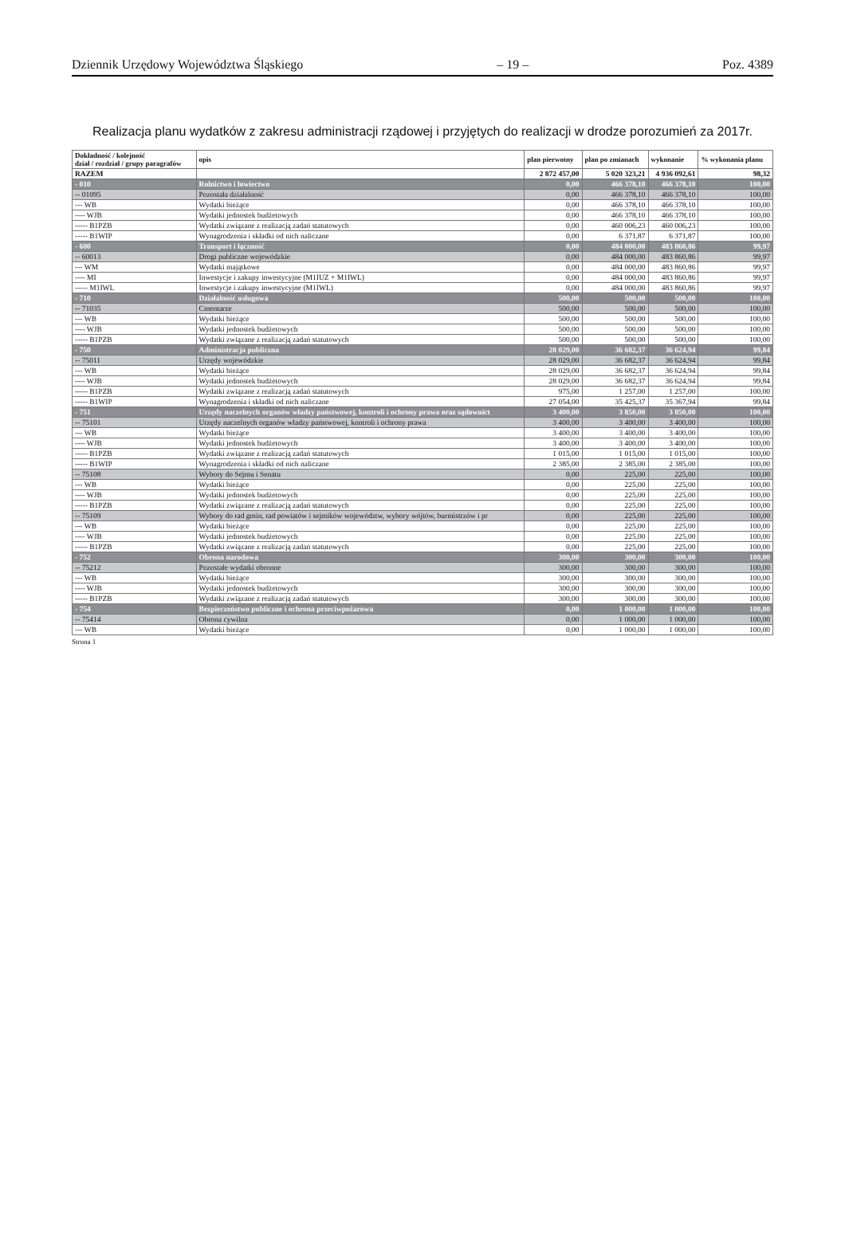Dziennik Urzędowy Województwa Śląskiego – 19 – Poz. 4389
Realizacja planu wydatków z zakresu administracji rządowej i przyjętych do realizacji w drodze porozumień za 2017r.
| Dokładność / kolejność dział / rozdział / grupy paragrafów | opis | plan pierwotny | plan po zmianach | wykonanie | % wykonania planu |
| --- | --- | --- | --- | --- | --- |
| RAZEM | | 2 872 457,00 | 5 020 323,21 | 4 936 092,61 | 98,32 |
| - 010 | Rolnictwo i łowiectwo | 0,00 | 466 378,10 | 466 378,10 | 100,00 |
| -- 01095 | Pozostała działalność | 0,00 | 466 378,10 | 466 378,10 | 100,00 |
| --- WB | Wydatki bieżące | 0,00 | 466 378,10 | 466 378,10 | 100,00 |
| ---- WJB | Wydatki jednostek budżetowych | 0,00 | 466 378,10 | 466 378,10 | 100,00 |
| ----- B1PZB | Wydatki związane z realizacją zadań statutowych | 0,00 | 460 006,23 | 460 006,23 | 100,00 |
| ----- B1WIP | Wynagrodzenia i składki od nich naliczane | 0,00 | 6 371,87 | 6 371,87 | 100,00 |
| - 600 | Transport i łączność | 0,00 | 484 000,00 | 483 860,86 | 99,97 |
| -- 60013 | Drogi publiczne wojewódzkie | 0,00 | 484 000,00 | 483 860,86 | 99,97 |
| --- WM | Wydatki majątkowe | 0,00 | 484 000,00 | 483 860,86 | 99,97 |
| ---- MI | Inwestycje i zakupy inwestycyjne (M1IUZ + M1IWL) | 0,00 | 484 000,00 | 483 860,86 | 99,97 |
| ----- M1IWL | Inwestycje i zakupy inwestycyjne (M1IWL) | 0,00 | 484 000,00 | 483 860,86 | 99,97 |
| - 710 | Działalność usługowa | 500,00 | 500,00 | 500,00 | 100,00 |
| -- 71035 | Cmentarze | 500,00 | 500,00 | 500,00 | 100,00 |
| --- WB | Wydatki bieżące | 500,00 | 500,00 | 500,00 | 100,00 |
| ---- WJB | Wydatki jednostek budżetowych | 500,00 | 500,00 | 500,00 | 100,00 |
| ----- B1PZB | Wydatki związane z realizacją zadań statutowych | 500,00 | 500,00 | 500,00 | 100,00 |
| - 750 | Administracja publiczna | 28 029,00 | 36 682,37 | 36 624,94 | 99,84 |
| -- 75011 | Urzędy wojewódzkie | 28 029,00 | 36 682,37 | 36 624,94 | 99,84 |
| --- WB | Wydatki bieżące | 28 029,00 | 36 682,37 | 36 624,94 | 99,84 |
| ---- WJB | Wydatki jednostek budżetowych | 28 029,00 | 36 682,37 | 36 624,94 | 99,84 |
| ----- B1PZB | Wydatki związane z realizacją zadań statutowych | 975,00 | 1 257,00 | 1 257,00 | 100,00 |
| ----- B1WIP | Wynagrodzenia i składki od nich naliczane | 27 054,00 | 35 425,37 | 35 367,94 | 99,84 |
| - 751 | Urzędy naczelnych organów władzy państwowej, kontroli i ochrony prawa oraz sądownict | 3 400,00 | 3 850,00 | 3 850,00 | 100,00 |
| -- 75101 | Urzędy naczelnych organów władzy państwowej, kontroli i ochrony prawa | 3 400,00 | 3 400,00 | 3 400,00 | 100,00 |
| --- WB | Wydatki bieżące | 3 400,00 | 3 400,00 | 3 400,00 | 100,00 |
| ---- WJB | Wydatki jednostek budżetowych | 3 400,00 | 3 400,00 | 3 400,00 | 100,00 |
| ----- B1PZB | Wydatki związane z realizacją zadań statutowych | 1 015,00 | 1 015,00 | 1 015,00 | 100,00 |
| ----- B1WIP | Wynagrodzenia i składki od nich naliczane | 2 385,00 | 2 385,00 | 2 385,00 | 100,00 |
| -- 75108 | Wybory do Sejmu i Senatu | 0,00 | 225,00 | 225,00 | 100,00 |
| --- WB | Wydatki bieżące | 0,00 | 225,00 | 225,00 | 100,00 |
| ---- WJB | Wydatki jednostek budżetowych | 0,00 | 225,00 | 225,00 | 100,00 |
| ----- B1PZB | Wydatki związane z realizacją zadań statutowych | 0,00 | 225,00 | 225,00 | 100,00 |
| -- 75109 | Wybory do rad gmin, rad powiatów i sejmików województw, wybory wójtów, burmistrzów i pr | 0,00 | 225,00 | 225,00 | 100,00 |
| --- WB | Wydatki bieżące | 0,00 | 225,00 | 225,00 | 100,00 |
| ---- WJB | Wydatki jednostek budżetowych | 0,00 | 225,00 | 225,00 | 100,00 |
| ----- B1PZB | Wydatki związane z realizacją zadań statutowych | 0,00 | 225,00 | 225,00 | 100,00 |
| - 752 | Obrona narodowa | 300,00 | 300,00 | 300,00 | 100,00 |
| -- 75212 | Pozostałe wydatki obronne | 300,00 | 300,00 | 300,00 | 100,00 |
| --- WB | Wydatki bieżące | 300,00 | 300,00 | 300,00 | 100,00 |
| ---- WJB | Wydatki jednostek budżetowych | 300,00 | 300,00 | 300,00 | 100,00 |
| ----- B1PZB | Wydatki związane z realizacją zadań statutowych | 300,00 | 300,00 | 300,00 | 100,00 |
| - 754 | Bezpieczeństwo publiczne i ochrona przeciwpożarowa | 0,00 | 1 000,00 | 1 000,00 | 100,00 |
| -- 75414 | Obrona cywilna | 0,00 | 1 000,00 | 1 000,00 | 100,00 |
| --- WB | Wydatki bieżące | 0,00 | 1 000,00 | 1 000,00 | 100,00 |
Strona 1